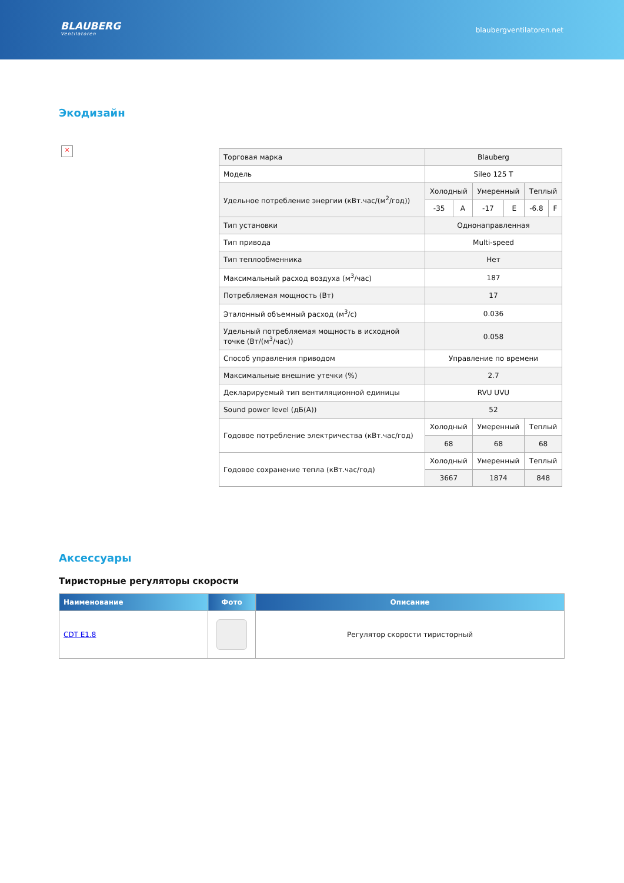BLAUBERG
Ventilatoren
blaubergventilatoren.net
Экодизайн
×
| Торговая марка | Blauberg | | | | | |
| Модель | Sileo 125 T | | | | | |
| Удельное потребление энергии (кВт.час/(м<sup>2</sup>/год)) | Холодный | | Умеренный | | Теплый | |
| | -35 | A | -17 | E | -6.8 | F |
| Тип установки | Однонаправленная | | | | | |
| Тип привода | Multi-speed | | | | | |
| Тип теплообменника | Нет | | | | | |
| Максимальный расход воздуха (м<sup>3</sup>/час) | 187 | | | | | |
| Потребляемая мощность (Вт) | 17 | | | | | |
| Эталонный объемный расход (м<sup>3</sup>/с) | 0.036 | | | | | |
| Удельный потребляемая мощность в исходной точке (Вт/(м<sup>3</sup>/час)) | 0.058 | | | | | |
| Способ управления приводом | Управление по времени | | | | | |
| Максимальные внешние утечки (%) | 2.7 | | | | | |
| Декларируемый тип вентиляционной единицы | RVU UVU | | | | | |
| Sound power level (дБ(A)) | 52 | | | | | |
| Годовое потребление электричества (кВт.час/год) | Холодный | | Умеренный | | Теплый | |
| | 68 | | 68 | | 68 | |
| Годовое сохранение тепла (кВт.час/год) | Холодный | | Умеренный | | Теплый | |
| | 3667 | | 1874 | | 848 | |
Аксессуары
Тиристорные регуляторы скорости
| Наименование | Фото | Описание |
| --- | --- | --- |
| CDT E1.8 | | Регулятор скорости тиристорный |